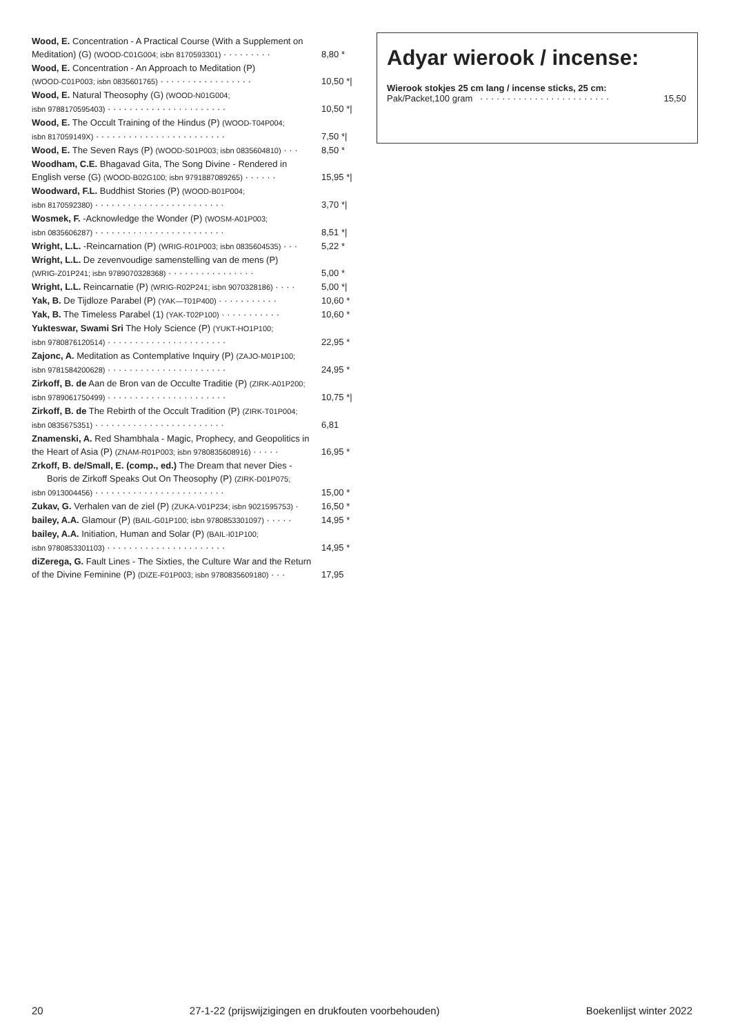Wood, E. Concentration - A Practical Course (With a Supplement on
Meditation) (G) (WOOD-C01G004; isbn 8170593301) · · · · · · · · · 8,80 *
Wood, E. Concentration - An Approach to Meditation (P)
(WOOD-C01P003; isbn 0835601765) · · · · · · · · · · · · · · · · · 10,50 *|
Wood, E. Natural Theosophy (G) (WOOD-N01G004;
isbn 9788170595403) · · · · · · · · · · · · · · · · · · · · · · 10,50 *|
Wood, E. The Occult Training of the Hindus (P) (WOOD-T04P004;
isbn 817059149X) · · · · · · · · · · · · · · · · · · · · · · · · 7,50 *|
Wood, E. The Seven Rays (P) (WOOD-S01P003; isbn 0835604810) · · · 8,50 *
Woodham, C.E. Bhagavad Gita, The Song Divine - Rendered in
English verse (G) (WOOD-B02G100; isbn 9791887089265) · · · · · · 15,95 *|
Woodward, F.L. Buddhist Stories (P) (WOOD-B01P004;
isbn 8170592380) · · · · · · · · · · · · · · · · · · · · · · · · 3,70 *|
Wosmek, F. -Acknowledge the Wonder (P) (WOSM-A01P003;
isbn 0835606287) · · · · · · · · · · · · · · · · · · · · · · · · 8,51 *|
Wright, L.L. -Reincarnation (P) (WRIG-R01P003; isbn 0835604535) · · · 5,22 *
Wright, L.L. De zevenvoudige samenstelling van de mens (P)
(WRIG-Z01P241; isbn 9789070328368) · · · · · · · · · · · · · · · · 5,00 *
Wright, L.L. Reincarnatie (P) (WRIG-R02P241; isbn 9070328186) · · · · 5,00 *|
Yak, B. De Tijdloze Parabel (P) (YAK—T01P400) · · · · · · · · · · · 10,60 *
Yak, B. The Timeless Parabel (1) (YAK-T02P100) · · · · · · · · · · · 10,60 *
Yukteswar, Swami Sri The Holy Science (P) (YUKT-HO1P100;
isbn 9780876120514) · · · · · · · · · · · · · · · · · · · · · · 22,95 *
Zajonc, A. Meditation as Contemplative Inquiry (P) (ZAJO-M01P100;
isbn 9781584200628) · · · · · · · · · · · · · · · · · · · · · · 24,95 *
Zirkoff, B. de Aan de Bron van de Occulte Traditie (P) (ZIRK-A01P200;
isbn 9789061750499) · · · · · · · · · · · · · · · · · · · · · · 10,75 *|
Zirkoff, B. de The Rebirth of the Occult Tradition (P) (ZIRK-T01P004;
isbn 0835675351) · · · · · · · · · · · · · · · · · · · · · · · · 6,81
Znamenski, A. Red Shambhala - Magic, Prophecy, and Geopolitics in
the Heart of Asia (P) (ZNAM-R01P003; isbn 9780835608916) · · · · · 16,95 *
Zrkoff, B. de/Small, E. (comp., ed.) The Dream that never Dies -
Boris de Zirkoff Speaks Out On Theosophy (P) (ZIRK-D01P075;
isbn 0913004456) · · · · · · · · · · · · · · · · · · · · · · · · 15,00 *
Zukav, G. Verhalen van de ziel (P) (ZUKA-V01P234; isbn 9021595753) · 16,50 *
bailey, A.A. Glamour (P) (BAIL-G01P100; isbn 9780853301097) · · · · · 14,95 *
bailey, A.A. Initiation, Human and Solar (P) (BAIL-I01P100;
isbn 9780853301103) · · · · · · · · · · · · · · · · · · · · · · 14,95 *
diZerega, G. Fault Lines - The Sixties, the Culture War and the Return
of the Divine Feminine (P) (DIZE-F01P003; isbn 9780835609180) · · · 17,95
Adyar wierook / incense:
Wierook stokjes 25 cm lang / incense sticks, 25 cm:
Pak/Packet,100 gram · · · · · · · · · · · · · · · · · · · · · · · · 15,50
20 27-1-22 (prijswijzigingen en drukfouten voorbehouden) Boekenlijst winter 2022